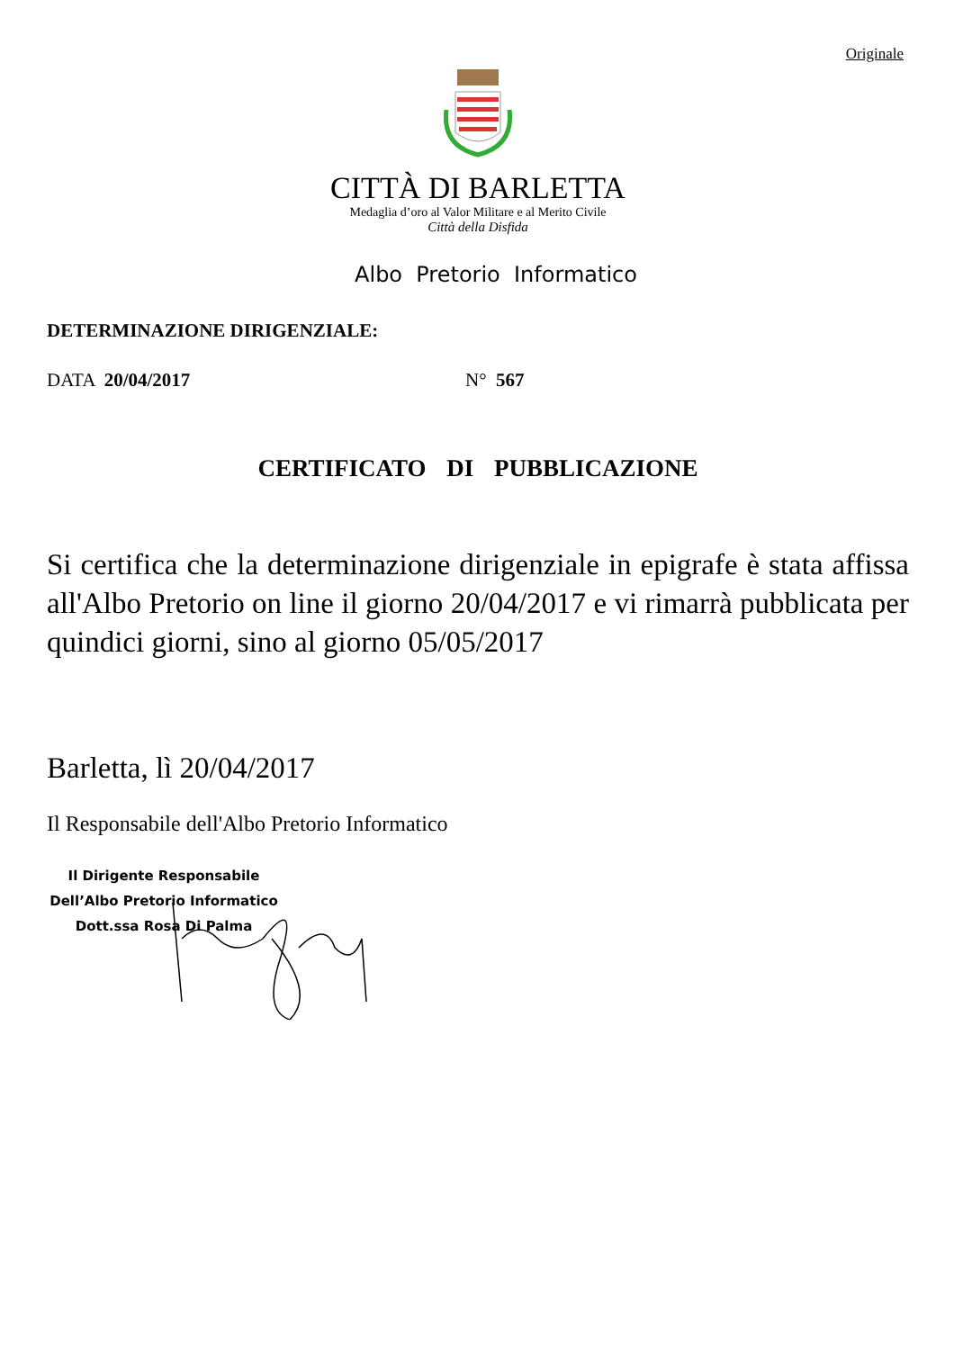Originale
CITTÀ DI BARLETTA
Medaglia d’oro al Valor Militare e al Merito Civile
Città della Disfida
Albo Pretorio Informatico
DETERMINAZIONE DIRIGENZIALE:
DATA 20/04/2017 N° 567
CERTIFICATO DI PUBBLICAZIONE
Si certifica che la determinazione dirigenziale in epigrafe è stata affissa all'Albo Pretorio on line il giorno 20/04/2017 e vi rimarrà pubblicata per quindici giorni, sino al giorno 05/05/2017
Barletta, lì 20/04/2017
Il Responsabile dell'Albo Pretorio Informatico
Il Dirigente Responsabile
Dell’Albo Pretorio Informatico
Dott.ssa Rosa Di Palma